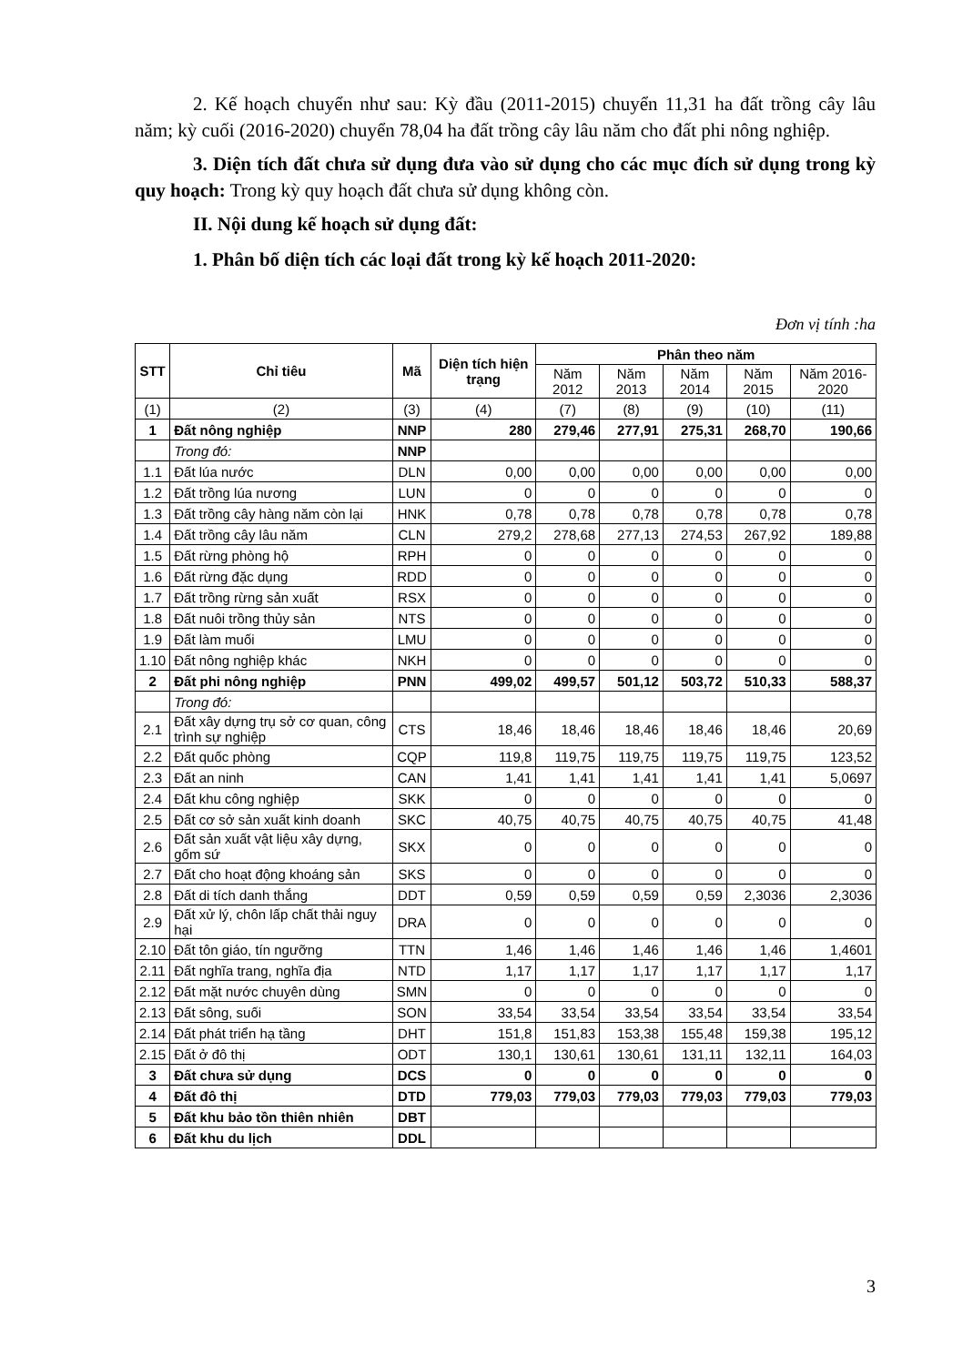2. Kế hoạch chuyển như sau: Kỳ đầu (2011-2015) chuyển 11,31 ha đất trồng cây lâu năm; kỳ cuối (2016-2020) chuyển 78,04 ha đất trồng cây lâu năm cho đất phi nông nghiệp.
3. Diện tích đất chưa sử dụng đưa vào sử dụng cho các mục đích sử dụng trong kỳ quy hoạch: Trong kỳ quy hoạch đất chưa sử dụng không còn.
II. Nội dung kế hoạch sử dụng đất:
1. Phân bố diện tích các loại đất trong kỳ kế hoạch 2011-2020:
Đơn vị tính :ha
| STT | Chỉ tiêu | Mã | Diện tích hiện trạng | Phân theo năm | | | | |
| --- | --- | --- | --- | --- | --- | --- | --- | --- |
| | | | | Năm 2012 | Năm 2013 | Năm 2014 | Năm 2015 | Năm 2016-2020 |
| (1) | (2) | (3) | (4) | (7) | (8) | (9) | (10) | (11) |
| 1 | Đất nông nghiệp | NNP | 280 | 279,46 | 277,91 | 275,31 | 268,70 | 190,66 |
| | Trong đó: | NNP | | | | | | |
| 1.1 | Đất lúa nước | DLN | 0,00 | 0,00 | 0,00 | 0,00 | 0,00 | 0,00 |
| 1.2 | Đất trồng lúa nương | LUN | 0 | 0 | 0 | 0 | 0 | 0 |
| 1.3 | Đất trồng cây hàng năm còn lại | HNK | 0,78 | 0,78 | 0,78 | 0,78 | 0,78 | 0,78 |
| 1.4 | Đất trồng cây lâu năm | CLN | 279,2 | 278,68 | 277,13 | 274,53 | 267,92 | 189,88 |
| 1.5 | Đất rừng phòng hộ | RPH | 0 | 0 | 0 | 0 | 0 | 0 |
| 1.6 | Đất rừng đặc dụng | RDD | 0 | 0 | 0 | 0 | 0 | 0 |
| 1.7 | Đất trồng rừng sản xuất | RSX | 0 | 0 | 0 | 0 | 0 | 0 |
| 1.8 | Đất nuôi trồng thủy sản | NTS | 0 | 0 | 0 | 0 | 0 | 0 |
| 1.9 | Đất làm muối | LMU | 0 | 0 | 0 | 0 | 0 | 0 |
| 1.10 | Đất nông nghiệp khác | NKH | 0 | 0 | 0 | 0 | 0 | 0 |
| 2 | Đất phi nông nghiệp | PNN | 499,02 | 499,57 | 501,12 | 503,72 | 510,33 | 588,37 |
| | Trong đó: | | | | | | | |
| 2.1 | Đất xây dựng trụ sở cơ quan, công trình sự nghiệp | CTS | 18,46 | 18,46 | 18,46 | 18,46 | 18,46 | 20,69 |
| 2.2 | Đất quốc phòng | CQP | 119,8 | 119,75 | 119,75 | 119,75 | 119,75 | 123,52 |
| 2.3 | Đất an ninh | CAN | 1,41 | 1,41 | 1,41 | 1,41 | 1,41 | 5,0697 |
| 2.4 | Đất khu công nghiệp | SKK | 0 | 0 | 0 | 0 | 0 | 0 |
| 2.5 | Đất cơ sở sản xuất kinh doanh | SKC | 40,75 | 40,75 | 40,75 | 40,75 | 40,75 | 41,48 |
| 2.6 | Đất sản xuất vật liệu xây dựng, gốm sứ | SKX | 0 | 0 | 0 | 0 | 0 | 0 |
| 2.7 | Đất cho hoạt động khoáng sản | SKS | 0 | 0 | 0 | 0 | 0 | 0 |
| 2.8 | Đất di tích danh thắng | DDT | 0,59 | 0,59 | 0,59 | 0,59 | 2,3036 | 2,3036 |
| 2.9 | Đất xử lý, chôn lấp chất thải nguy hại | DRA | 0 | 0 | 0 | 0 | 0 | 0 |
| 2.10 | Đất tôn giáo, tín ngưỡng | TTN | 1,46 | 1,46 | 1,46 | 1,46 | 1,46 | 1,4601 |
| 2.11 | Đất nghĩa trang, nghĩa địa | NTD | 1,17 | 1,17 | 1,17 | 1,17 | 1,17 | 1,17 |
| 2.12 | Đất mặt nước chuyên dùng | SMN | 0 | 0 | 0 | 0 | 0 | 0 |
| 2.13 | Đất sông, suối | SON | 33,54 | 33,54 | 33,54 | 33,54 | 33,54 | 33,54 |
| 2.14 | Đất phát triển hạ tầng | DHT | 151,8 | 151,83 | 153,38 | 155,48 | 159,38 | 195,12 |
| 2.15 | Đất ở đô thị | ODT | 130,1 | 130,61 | 130,61 | 131,11 | 132,11 | 164,03 |
| 3 | Đất chưa sử dụng | DCS | 0 | 0 | 0 | 0 | 0 | 0 |
| 4 | Đất đô thị | DTD | 779,03 | 779,03 | 779,03 | 779,03 | 779,03 | 779,03 |
| 5 | Đất khu bảo tồn thiên nhiên | DBT | | | | | | |
| 6 | Đất khu du lịch | DDL | | | | | | |
3